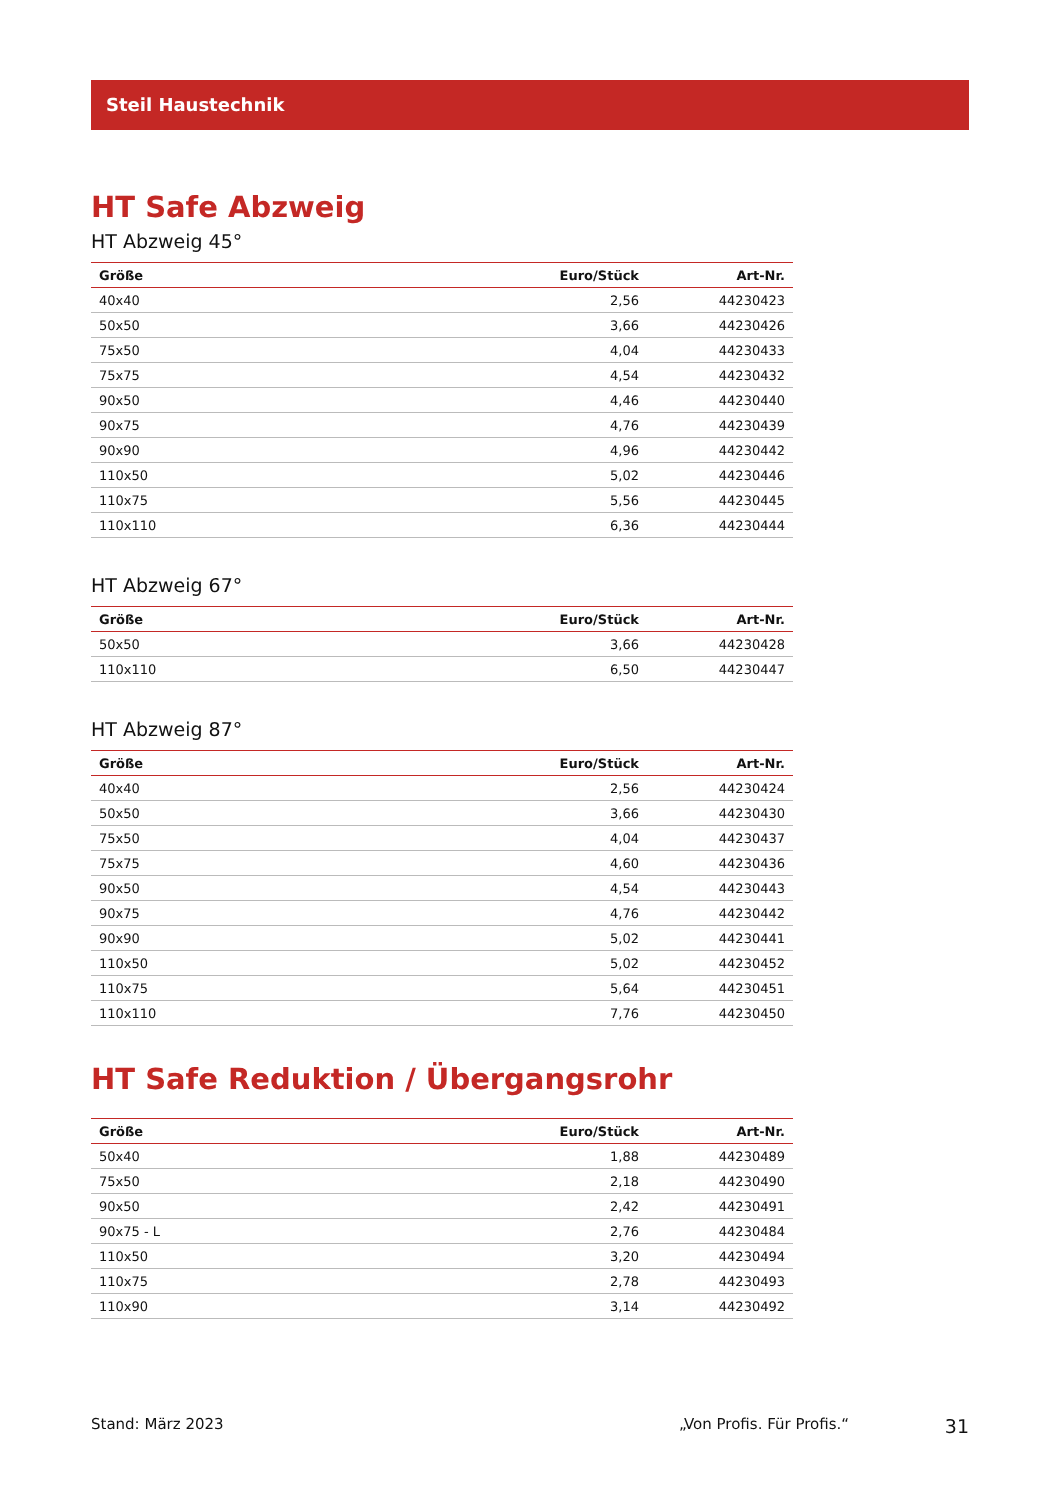Steil Haustechnik
HT Safe Abzweig
HT Abzweig 45°
| Größe | Euro/Stück | Art-Nr. |
| --- | --- | --- |
| 40x40 | 2,56 | 44230423 |
| 50x50 | 3,66 | 44230426 |
| 75x50 | 4,04 | 44230433 |
| 75x75 | 4,54 | 44230432 |
| 90x50 | 4,46 | 44230440 |
| 90x75 | 4,76 | 44230439 |
| 90x90 | 4,96 | 44230442 |
| 110x50 | 5,02 | 44230446 |
| 110x75 | 5,56 | 44230445 |
| 110x110 | 6,36 | 44230444 |
HT Abzweig 67°
| Größe | Euro/Stück | Art-Nr. |
| --- | --- | --- |
| 50x50 | 3,66 | 44230428 |
| 110x110 | 6,50 | 44230447 |
HT Abzweig 87°
| Größe | Euro/Stück | Art-Nr. |
| --- | --- | --- |
| 40x40 | 2,56 | 44230424 |
| 50x50 | 3,66 | 44230430 |
| 75x50 | 4,04 | 44230437 |
| 75x75 | 4,60 | 44230436 |
| 90x50 | 4,54 | 44230443 |
| 90x75 | 4,76 | 44230442 |
| 90x90 | 5,02 | 44230441 |
| 110x50 | 5,02 | 44230452 |
| 110x75 | 5,64 | 44230451 |
| 110x110 | 7,76 | 44230450 |
HT Safe Reduktion / Übergangsrohr
| Größe | Euro/Stück | Art-Nr. |
| --- | --- | --- |
| 50x40 | 1,88 | 44230489 |
| 75x50 | 2,18 | 44230490 |
| 90x50 | 2,42 | 44230491 |
| 90x75 - L | 2,76 | 44230484 |
| 110x50 | 3,20 | 44230494 |
| 110x75 | 2,78 | 44230493 |
| 110x90 | 3,14 | 44230492 |
Stand: März 2023 „Von Profis. Für Profis.“31